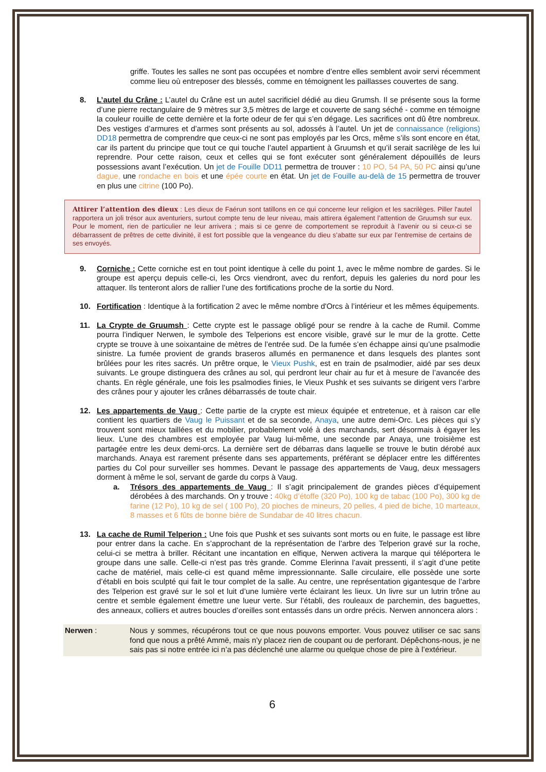griffe. Toutes les salles ne sont pas occupées et nombre d’entre elles semblent avoir servi récemment comme lieu où entreposer des blessés, comme en témoignent les paillasses couvertes de sang.
8. L’autel du Crâne : L’autel du Crâne est un autel sacrificiel dédié au dieu Grumsh. Il se présente sous la forme d’une pierre rectangulaire de 9 mètres sur 3,5 mètres de large et couverte de sang séché - comme en témoigne la couleur rouille de cette dernière et la forte odeur de fer qui s’en dégage. Les sacrifices ont dû être nombreux. Des vestiges d’armures et d’armes sont présents au sol, adossés à l’autel. Un jet de connaissance (religions) DD18 permettra de comprendre que ceux-ci ne sont pas employés par les Orcs, même s’ils sont encore en état, car ils partent du principe que tout ce qui touche l’autel appartient à Gruumsh et qu’il serait sacrilège de les lui reprendre. Pour cette raison, ceux et celles qui se font exécuter sont généralement dépouillés de leurs possessions avant l’exécution. Un jet de Fouille DD11 permettra de trouver : 10 PO, 54 PA, 50 PC ainsi qu’une dague, une rondache en bois et une épée courte en état. Un jet de Fouille au-delà de 15 permettra de trouver en plus une citrine (100 Po).
Attirer l’attention des dieux : Les dieux de Faérun sont tatillons en ce qui concerne leur religion et les sacrilèges. Piller l'autel rapportera un joli trésor aux aventuriers, surtout compte tenu de leur niveau, mais attirera également l’attention de Gruumsh sur eux. Pour le moment, rien de particulier ne leur arrivera ; mais si ce genre de comportement se reproduit à l’avenir ou si ceux-ci se débarrassent de prêtres de cette divinité, il est fort possible que la vengeance du dieu s’abatte sur eux par l’entremise de certains de ses envoyés.
9. Corniche : Cette corniche est en tout point identique à celle du point 1, avec le même nombre de gardes. Si le groupe est aperçu depuis celle-ci, les Orcs viendront, avec du renfort, depuis les galeries du nord pour les attaquer. Ils tenteront alors de rallier l’une des fortifications proche de la sortie du Nord.
10. Fortification : Identique à la fortification 2 avec le même nombre d'Orcs à l’intérieur et les mêmes équipements.
11. La Crypte de Gruumsh : Cette crypte est le passage obligé pour se rendre à la cache de Rumil. Comme pourra l’indiquer Nerwen, le symbole des Telperions est encore visible, gravé sur le mur de la grotte. Cette crypte se trouve à une soixantaine de mètres de l’entrée sud. De la fumée s’en échappe ainsi qu’une psalmodie sinistre. La fumée provient de grands braseros allumés en permanence et dans lesquels des plantes sont brûlées pour les rites sacrés. Un prêtre orque, le Vieux Pushk, est en train de psalmodier, aidé par ses deux suivants. Le groupe distinguera des crânes au sol, qui perdront leur chair au fur et à mesure de l’avancée des chants. En règle générale, une fois les psalmodies finies, le Vieux Pushk et ses suivants se dirigent vers l’arbre des crânes pour y ajouter les crânes débarrassés de toute chair.
12. Les appartements de Vaug : Cette partie de la crypte est mieux équipée et entretenue, et à raison car elle contient les quartiers de Vaug le Puissant et de sa seconde, Anaya, une autre demi-Orc. Les pièces qui s’y trouvent sont mieux taillées et du mobilier, probablement volé à des marchands, sert désormais à égayer les lieux. L’une des chambres est employée par Vaug lui-même, une seconde par Anaya, une troisième est partagée entre les deux demi-orcs. La dernière sert de débarras dans laquelle se trouve le butin dérobé aux marchands. Anaya est rarement présente dans ses appartements, préférant se déplacer entre les différentes parties du Col pour surveiller ses hommes. Devant le passage des appartements de Vaug, deux messagers dorment à même le sol, servant de garde du corps à Vaug.
a. Trésors des appartements de Vaug : Il s’agit principalement de grandes pièces d’équipement dérobées à des marchands. On y trouve : 40kg d’étoffe (320 Po), 100 kg de tabac (100 Po), 300 kg de farine (12 Po), 10 kg de sel ( 100 Po), 20 pioches de mineurs, 20 pelles, 4 pied de biche, 10 marteaux, 8 masses et 6 fûts de bonne bière de Sundabar de 40 litres chacun.
13. La cache de Rumil Telperion : Une fois que Pushk et ses suivants sont morts ou en fuite, le passage est libre pour entrer dans la cache. En s’approchant de la représentation de l’arbre des Telperion gravé sur la roche, celui-ci se mettra à briller. Récitant une incantation en elfique, Nerwen activera la marque qui téléportera le groupe dans une salle. Celle-ci n’est pas très grande. Comme Elerinna l’avait pressenti, il s’agit d’une petite cache de matériel, mais celle-ci est quand même impressionnante. Salle circulaire, elle possède une sorte d’établi en bois sculpté qui fait le tour complet de la salle. Au centre, une représentation gigantesque de l’arbre des Telperion est gravé sur le sol et luit d’une lumière verte éclairant les lieux. Un livre sur un lutrin trône au centre et semble également émettre une lueur verte. Sur l’établi, des rouleaux de parchemin, des baguettes, des anneaux, colliers et autres boucles d’oreilles sont entassés dans un ordre précis. Nerwen annoncera alors :
Nerwen : Nous y sommes, récupérons tout ce que nous pouvons emporter. Vous pouvez utiliser ce sac sans fond que nous a prêté Ammë, mais n’y placez rien de coupant ou de perforant. Dépêchons-nous, je ne sais pas si notre entrée ici n’a pas déclenché une alarme ou quelque chose de pire à l’extérieur.
6